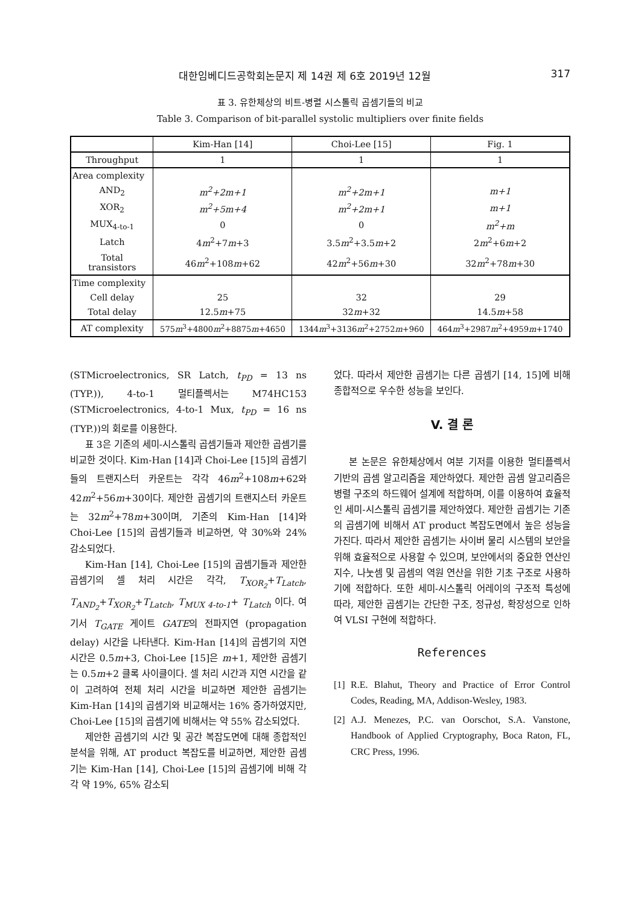대한임베디드공학회논문지 제 14권 제 6호 2019년 12월 317
표 3. 유한체상의 비트-병렬 시스톨릭 곱셈기들의 비교
Table 3. Comparison of bit-parallel systolic multipliers over finite fields
| | Kim-Han [14] | Choi-Lee [15] | Fig. 1 |
| --- | --- | --- | --- |
| Throughput | 1 | 1 | 1 |
| Area complexity | | | |
| AND<sub>2</sub> | m<sup>2</sup>+2m+1 | m<sup>2</sup>+2m+1 | m+1 |
| XOR<sub>2</sub> | m<sup>2</sup>+5m+4 | m<sup>2</sup>+2m+1 | m+1 |
| MUX<sub>4-to-1</sub> | 0 | 0 | m<sup>2</sup>+m |
| Latch | 4 m<sup>2</sup>+7 m +3 | 3.5 m<sup>2</sup>+3.5 m +2 | 2 m<sup>2</sup>+6 m +2 |
| Total transistors | 46 m<sup>2</sup>+108 m +62 | 42 m<sup>2</sup>+56 m +30 | 32 m<sup>2</sup>+78 m +30 |
| Time complexity | | | |
| Cell delay | 25 | 32 | 29 |
| Total delay | 12.5 m +75 | 32 m +32 | 14.5 m +58 |
| AT complexity | 575 m<sup>3</sup>+4800 m<sup>2</sup>+8875 m +4650 | 1344 m<sup>3</sup>+3136 m<sup>2</sup>+2752 m +960 | 464 m<sup>3</sup>+2987 m<sup>2</sup>+4959 m +1740 |
(STMicroelectronics, SR Latch, t<sub>PD</sub> = 13 ns (TYP.)), 4-to-1 멀티플렉서는 M74HC153 (STMicroelectronics, 4-to-1 Mux, t<sub>PD</sub> = 16 ns (TYP.))의 회로를 이용한다.
표 3은 기존의 세미-시스톨릭 곱셈기들과 제안한 곱셈기를 비교한 것이다. Kim-Han [14]과 Choi-Lee [15]의 곱셈기들의 트랜지스터 카운트는 각각 46m<sup>2</sup>+108m+62와 42m<sup>2</sup>+56m+30이다. 제안한 곱셈기의 트랜지스터 카운트는 32m<sup>2</sup>+78m+30이며, 기존의 Kim-Han [14]와 Choi-Lee [15]의 곱셈기들과 비교하면, 약 30%와 24% 감소되었다.
Kim-Han [14], Choi-Lee [15]의 곱셈기들과 제안한 곱셈기의 셀 처리 시간은 각각, T<sub>XOR<sub>2</sub></sub>+T<sub>Latch</sub>, T<sub>AND<sub>2</sub></sub>+T<sub>XOR<sub>2</sub></sub>+T<sub>Latch</sub>, T<sub>MUX 4-to-1</sub>+ T<sub>Latch</sub> 이다. 여기서 T<sub>GATE</sub> 게이트 GATE의 전파지연 (propagation delay) 시간을 나타낸다. Kim-Han [14]의 곱셈기의 지연 시간은 0.5m+3, Choi-Lee [15]은 m+1, 제안한 곱셈기는 0.5m+2 클록 사이클이다. 셀 처리 시간과 지연 시간을 같이 고려하여 전체 처리 시간을 비교하면 제안한 곱셈기는 Kim-Han [14]의 곱셈기와 비교해서는 16% 증가하였지만, Choi-Lee [15]의 곱셈기에 비해서는 약 55% 감소되었다.
제안한 곱셈기의 시간 및 공간 복잡도면에 대해 종합적인 분석을 위해, AT product 복잡도를 비교하면, 제안한 곱셈기는 Kim-Han [14], Choi-Lee [15]의 곱셈기에 비해 각각 약 19%, 65% 감소되
었다. 따라서 제안한 곱셈기는 다른 곱셈기 [14, 15]에 비해 종합적으로 우수한 성능을 보인다.
V. 결 론
본 논문은 유한체상에서 여분 기저를 이용한 멀티플렉서 기반의 곱셈 알고리즘을 제안하였다. 제안한 곱셈 알고리즘은 병렬 구조의 하드웨어 설계에 적합하며, 이를 이용하여 효율적인 세미-시스톨릭 곱셈기를 제안하였다. 제안한 곱셈기는 기존의 곱셈기에 비해서 AT product 복잡도면에서 높은 성능을 가진다. 따라서 제안한 곱셈기는 사이버 물리 시스템의 보안을 위해 효율적으로 사용할 수 있으며, 보안에서의 중요한 연산인 지수, 나눗셈 및 곱셈의 역원 연산을 위한 기초 구조로 사용하기에 적합하다. 또한 세미-시스톨릭 어레이의 구조적 특성에 따라, 제안한 곱셈기는 간단한 구조, 정규성, 확장성으로 인하여 VLSI 구현에 적합하다.
References
[1] R.E. Blahut, Theory and Practice of Error Control Codes, Reading, MA, Addison-Wesley, 1983.
[2] A.J. Menezes, P.C. van Oorschot, S.A. Vanstone, Handbook of Applied Cryptography, Boca Raton, FL, CRC Press, 1996.